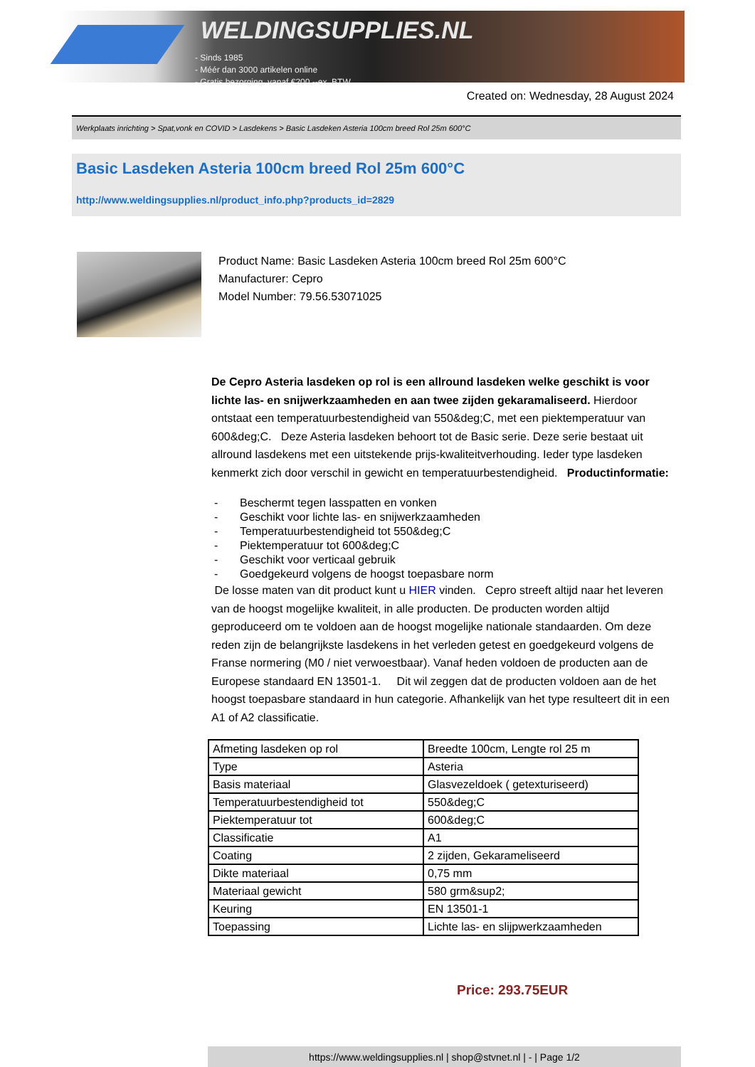WELDINGSUPPLIES.NL
- Sinds 1985
- Méér dan 3000 artikelen online
- Gratis bezorging, vanaf €200,--ex. BTW
Created on: Wednesday, 28 August 2024
Werkplaats inrichting > Spat,vonk en COVID > Lasdekens > Basic Lasdeken Asteria 100cm breed Rol 25m 600°C
Basic Lasdeken Asteria 100cm breed Rol 25m 600°C
http://www.weldingsupplies.nl/product_info.php?products_id=2829
Product Name: Basic Lasdeken Asteria 100cm breed Rol 25m 600°C
Manufacturer: Cepro
Model Number: 79.56.53071025
De Cepro Asteria lasdeken op rol is een allround lasdeken welke geschikt is voor lichte las- en snijwerkzaamheden en aan twee zijden gekaramaliseerd. Hierdoor ontstaat een temperatuurbestendigheid van 550&deg;C, met een piektemperatuur van 600&deg;C. Deze Asteria lasdeken behoort tot de Basic serie. Deze serie bestaat uit allround lasdekens met een uitstekende prijs-kwaliteitverhouding. Ieder type lasdeken kenmerkt zich door verschil in gewicht en temperatuurbestendigheid. Productinformatie:
- Beschermt tegen lasspatten en vonken
- Geschikt voor lichte las- en snijwerkzaamheden
- Temperatuurbestendigheid tot 550&deg;C
- Piektemperatuur tot 600&deg;C
- Geschikt voor verticaal gebruik
- Goedgekeurd volgens de hoogst toepasbare norm
De losse maten van dit product kunt u HIER vinden. Cepro streeft altijd naar het leveren van de hoogst mogelijke kwaliteit, in alle producten. De producten worden altijd geproduceerd om te voldoen aan de hoogst mogelijke nationale standaarden. Om deze reden zijn de belangrijkste lasdekens in het verleden getest en goedgekeurd volgens de Franse normering (M0 / niet verwoestbaar). Vanaf heden voldoen de producten aan de Europese standaard EN 13501-1. Dit wil zeggen dat de producten voldoen aan de het hoogst toepasbare standaard in hun categorie. Afhankelijk van het type resulteert dit in een A1 of A2 classificatie.
| Afmeting lasdeken op rol | Breedte 100cm, Lengte rol 25 m |
| Type | Asteria |
| Basis materiaal | Glasvezeldoek ( getexturiseerd) |
| Temperatuurbestendigheid tot | 550&deg;C |
| Piektemperatuur tot | 600&deg;C |
| Classificatie | A1 |
| Coating | 2 zijden, Gekarameliseerd |
| Dikte materiaal | 0,75 mm |
| Materiaal gewicht | 580 grm&sup2; |
| Keuring | EN 13501-1 |
| Toepassing | Lichte las- en slijpwerkzaamheden |
Price: 293.75EUR
https://www.weldingsupplies.nl | shop@stvnet.nl | - | Page 1/2